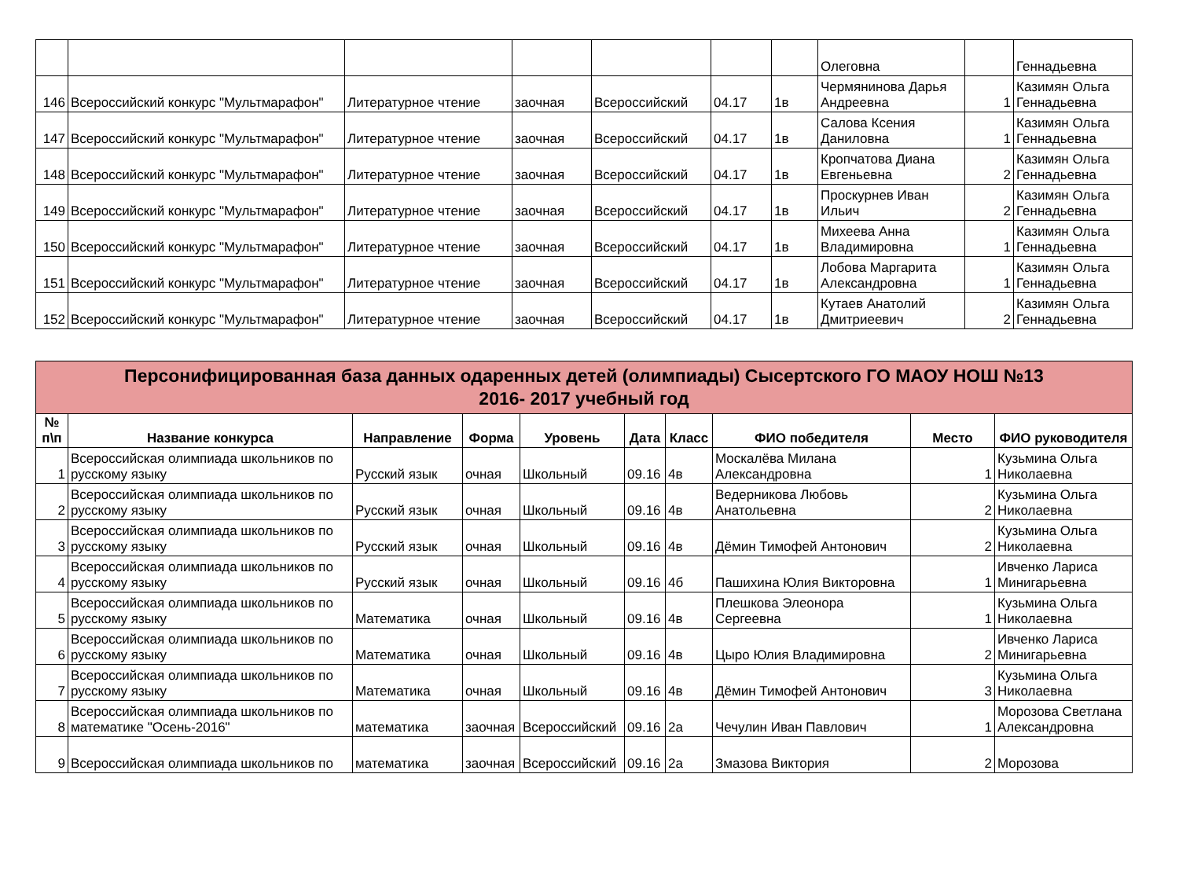| | | | | | | | Олеговна | | Геннадьевна |
| 146 | Всероссийский конкурс "Мультмарафон" | Литературное чтение | заочная | Всероссийский | 04.17 | 1в | Чермянинова Дарья Андреевна | 1 | Казимян Ольга Геннадьевна |
| 147 | Всероссийский конкурс "Мультмарафон" | Литературное чтение | заочная | Всероссийский | 04.17 | 1в | Салова Ксения Даниловна | 1 | Казимян Ольга Геннадьевна |
| 148 | Всероссийский конкурс "Мультмарафон" | Литературное чтение | заочная | Всероссийский | 04.17 | 1в | Кропчатова Диана Евгеньевна | 2 | Казимян Ольга Геннадьевна |
| 149 | Всероссийский конкурс "Мультмарафон" | Литературное чтение | заочная | Всероссийский | 04.17 | 1в | Проскурнев Иван Ильич | 2 | Казимян Ольга Геннадьевна |
| 150 | Всероссийский конкурс "Мультмарафон" | Литературное чтение | заочная | Всероссийский | 04.17 | 1в | Михеева Анна Владимировна | 1 | Казимян Ольга Геннадьевна |
| 151 | Всероссийский конкурс "Мультмарафон" | Литературное чтение | заочная | Всероссийский | 04.17 | 1в | Лобова Маргарита Александровна | 1 | Казимян Ольга Геннадьевна |
| 152 | Всероссийский конкурс "Мультмарафон" | Литературное чтение | заочная | Всероссийский | 04.17 | 1в | Кутаев Анатолий Дмитриеевич | 2 | Казимян Ольга Геннадьевна |
| Персонифицированная база данных одаренных детей (олимпиады) Сысертского ГО МАОУ НОШ №13 2016- 2017 учебный год | | | | | | | | | |
| --- | --- | --- | --- | --- | --- | --- | --- | --- | --- |
| № п\п | Название конкурса | Направление | Форма | Уровень | Дата | Класс | ФИО победителя | Место | ФИО руководителя |
| 1 | Всероссийская олимпиада школьников по русскому языку | Русский язык | очная | Школьный | 09.16 | 4в | Москалёва Милана Александровна | 1 | Кузьмина Ольга Николаевна |
| 2 | Всероссийская олимпиада школьников по русскому языку | Русский язык | очная | Школьный | 09.16 | 4в | Ведерникова Любовь Анатольевна | 2 | Кузьмина Ольга Николаевна |
| 3 | Всероссийская олимпиада школьников по русскому языку | Русский язык | очная | Школьный | 09.16 | 4в | Дёмин Тимофей Антонович | 2 | Кузьмина Ольга Николаевна |
| 4 | Всероссийская олимпиада школьников по русскому языку | Русский язык | очная | Школьный | 09.16 | 4б | Пашихина Юлия Викторовна | 1 | Ивченко Лариса Минигарьевна |
| 5 | Всероссийская олимпиада школьников по русскому языку | Математика | очная | Школьный | 09.16 | 4в | Плешкова Элеонора Сергеевна | 1 | Кузьмина Ольга Николаевна |
| 6 | Всероссийская олимпиада школьников по русскому языку | Математика | очная | Школьный | 09.16 | 4в | Цыро Юлия Владимировна | 2 | Ивченко Лариса Минигарьевна |
| 7 | Всероссийская олимпиада школьников по русскому языку | Математика | очная | Школьный | 09.16 | 4в | Дёмин Тимофей Антонович | 3 | Кузьмина Ольга Николаевна |
| 8 | Всероссийская олимпиада школьников по математике "Осень-2016" | математика | заочная | Всероссийский | 09.16 | 2а | Чечулин Иван Павлович | 1 | Морозова Светлана Александровна |
| 9 | Всероссийская олимпиада школьников по | математика | заочная | Всероссийский | 09.16 | 2а | Змазова Виктория | 2 | Морозова |